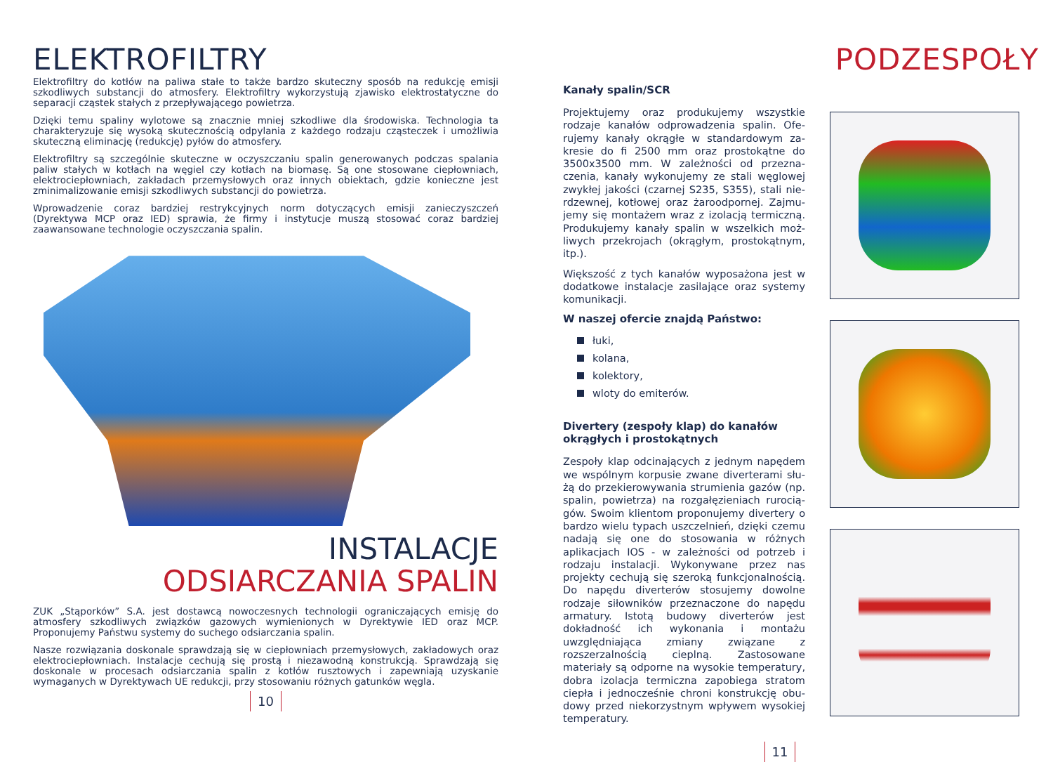ELEKTROFILTRY
Elektrofiltry do kotłów na paliwa stałe to także bardzo skuteczny sposób na redukcję emisji szkodliwych substancji do atmosfery. Elektrofiltry wykorzystują zjawisko elektro­statyczne do separacji cząstek stałych z przepływającego powietrza.
Dzięki temu spaliny wylotowe są znacznie mniej szkodliwe dla środowiska. Technolo­gia ta charakteryzuje się wysoką skutecznością odpylania z każdego rodzaju cząsteczek i umożliwia skuteczną eliminację (redukcję) pyłów do atmosfery.
Elektrofiltry są szczególnie skuteczne w oczyszczaniu spalin generowanych podczas spalania paliw stałych w kotłach na węgiel czy kotłach na biomasę. Są one stosowa­ne ciepłowniach, elektrociepłowniach, zakładach przemysłowych oraz innych obiektach, gdzie konieczne jest zminimalizowanie emisji szkodliwych substancji do powietrza.
Wprowadzenie coraz bardziej restrykcyjnych norm dotyczących emisji zanieczyszczeń (Dyrektywa MCP oraz IED) sprawia, że firmy i instytucje muszą stosować coraz bardziej zaawansowane technologie oczyszczania spalin.
INSTALACJE
ODSIARCZANIA SPALIN
ZUK „Stąporków” S.A. jest dostawcą nowoczesnych technologii ograniczających emisję do atmosfery szkodliwych związków gazowych wymienionych w Dyrektywie IED oraz MCP. Proponujemy Państwu systemy do suchego odsiarczania spalin.
Nasze rozwiązania doskonale sprawdzają się w ciepłowniach przemysłowych, zakładowych oraz elektrociepłowniach. Instalacje cechują się prostą i niezawodną konstrukcją. Sprawdzają się doskonale w procesach odsiarczania spalin z kotłów rusztowych i zapewniają uzyskanie wymaganych w Dyrektywach UE redukcji, przy stosowaniu różnych gatunków węgla.
10
PODZESPOŁY
Kanały spalin/SCR
Projektujemy oraz produkujemy wszystkie rodzaje kanałów odprowadzenia spalin. Ofe­rujemy kanały okrągłe w standardowym za­kresie do fi 2500 mm oraz prostokątne do 3500x3500 mm. W zależności od przezna­czenia, kanały wykonujemy ze stali węglowej zwykłej jakości (czarnej S235, S355), stali nie­rdzewnej, kotłowej oraz żaroodpornej. Zajmu­jemy się montażem wraz z izolacją termiczną. Produkujemy kanały spalin w wszelkich moż­liwych przekrojach (okrągłym, prostokątnym, itp.).
Większość z tych kanałów wyposażona jest w dodatkowe instalacje zasilające oraz systemy komunikacji.
W naszej ofercie znajdą Państwo:
łuki,
kolana,
kolektory,
wloty do emiterów.
Divertery (zespoły klap) do kanałów okrągłych i prostokątnych
Zespoły klap odcinających z jednym napędem we wspólnym korpusie zwane diverterami słu­żą do przekierowywania strumienia gazów (np. spalin, powietrza) na rozgałęzieniach rurocią­gów. Swoim klientom proponujemy divertery o bardzo wielu typach uszczelnień, dzięki czemu nadają się one do stosowania w różnych aplika­cjach IOS - w zależności od potrzeb i rodzaju instalacji. Wykonywane przez nas projekty ce­chują się szeroką funkcjonalnością. Do napędu diverterów stosujemy dowolne rodzaje siłowni­ków przeznaczone do napędu armatury. Istotą budowy diverterów jest dokładność ich wyko­nania i montażu uwzględniająca zmiany zwią­zane z rozszerzalnością cieplną. Zastosowane materiały są odporne na wysokie temperatury, dobra izolacja termiczna zapobiega stratom ciepła i jednocześnie chroni konstrukcję obu­dowy przed niekorzystnym wpływem wysokiej temperatury.
11